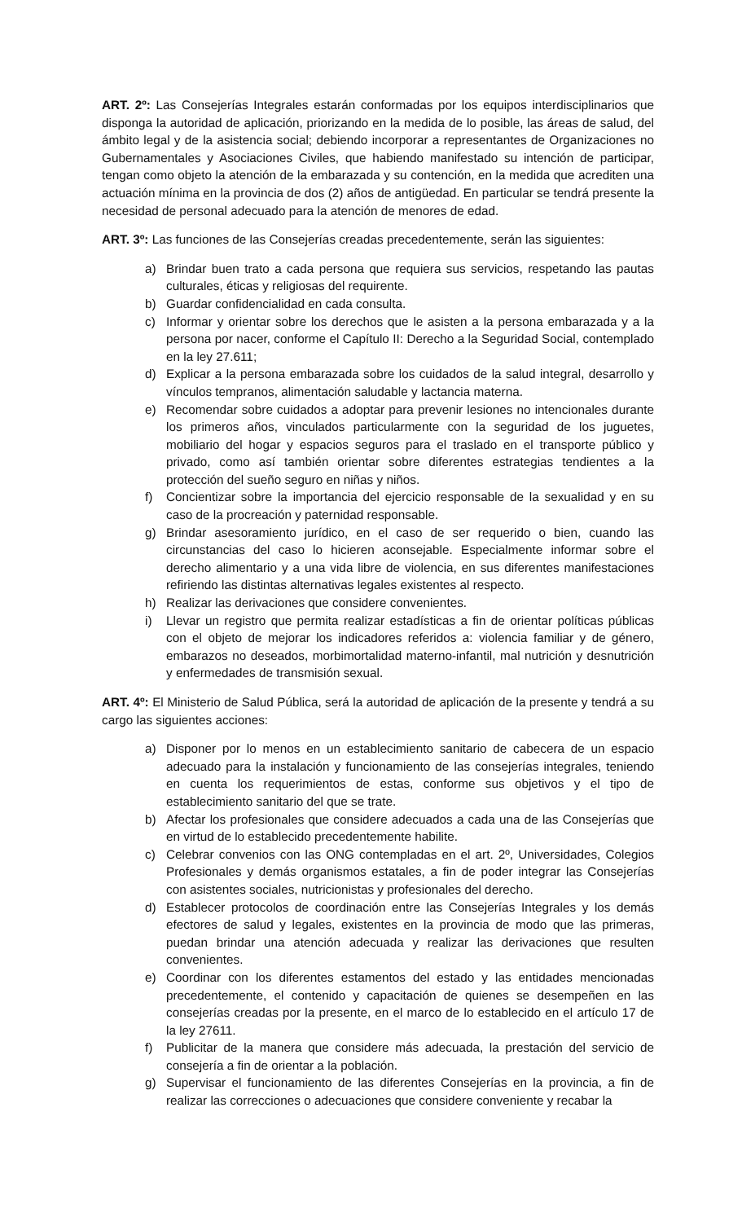ART. 2º: Las Consejerías Integrales estarán conformadas por los equipos interdisciplinarios que disponga la autoridad de aplicación, priorizando en la medida de lo posible, las áreas de salud, del ámbito legal y de la asistencia social; debiendo incorporar a representantes de Organizaciones no Gubernamentales y Asociaciones Civiles, que habiendo manifestado su intención de participar, tengan como objeto la atención de la embarazada y su contención, en la medida que acrediten una actuación mínima en la provincia de dos (2) años de antigüedad. En particular se tendrá presente la necesidad de personal adecuado para la atención de menores de edad.
ART. 3º: Las funciones de las Consejerías creadas precedentemente, serán las siguientes:
a) Brindar buen trato a cada persona que requiera sus servicios, respetando las pautas culturales, éticas y religiosas del requirente.
b) Guardar confidencialidad en cada consulta.
c) Informar y orientar sobre los derechos que le asisten a la persona embarazada y a la persona por nacer, conforme el Capítulo II: Derecho a la Seguridad Social, contemplado en la ley 27.611;
d) Explicar a la persona embarazada sobre los cuidados de la salud integral, desarrollo y vínculos tempranos, alimentación saludable y lactancia materna.
e) Recomendar sobre cuidados a adoptar para prevenir lesiones no intencionales durante los primeros años, vinculados particularmente con la seguridad de los juguetes, mobiliario del hogar y espacios seguros para el traslado en el transporte público y privado, como así también orientar sobre diferentes estrategias tendientes a la protección del sueño seguro en niñas y niños.
f) Concientizar sobre la importancia del ejercicio responsable de la sexualidad y en su caso de la procreación y paternidad responsable.
g) Brindar asesoramiento jurídico, en el caso de ser requerido o bien, cuando las circunstancias del caso lo hicieren aconsejable. Especialmente informar sobre el derecho alimentario y a una vida libre de violencia, en sus diferentes manifestaciones refiriendo las distintas alternativas legales existentes al respecto.
h) Realizar las derivaciones que considere convenientes.
i) Llevar un registro que permita realizar estadísticas a fin de orientar políticas públicas con el objeto de mejorar los indicadores referidos a: violencia familiar y de género, embarazos no deseados, morbimortalidad materno-infantil, mal nutrición y desnutrición y enfermedades de transmisión sexual.
ART. 4º: El Ministerio de Salud Pública, será la autoridad de aplicación de la presente y tendrá a su cargo las siguientes acciones:
a) Disponer por lo menos en un establecimiento sanitario de cabecera de un espacio adecuado para la instalación y funcionamiento de las consejerías integrales, teniendo en cuenta los requerimientos de estas, conforme sus objetivos y el tipo de establecimiento sanitario del que se trate.
b) Afectar los profesionales que considere adecuados a cada una de las Consejerías que en virtud de lo establecido precedentemente habilite.
c) Celebrar convenios con las ONG contempladas en el art. 2º, Universidades, Colegios Profesionales y demás organismos estatales, a fin de poder integrar las Consejerías con asistentes sociales, nutricionistas y profesionales del derecho.
d) Establecer protocolos de coordinación entre las Consejerías Integrales y los demás efectores de salud y legales, existentes en la provincia de modo que las primeras, puedan brindar una atención adecuada y realizar las derivaciones que resulten convenientes.
e) Coordinar con los diferentes estamentos del estado y las entidades mencionadas precedentemente, el contenido y capacitación de quienes se desempeñen en las consejerías creadas por la presente, en el marco de lo establecido en el artículo 17 de la ley 27611.
f) Publicitar de la manera que considere más adecuada, la prestación del servicio de consejería a fin de orientar a la población.
g) Supervisar el funcionamiento de las diferentes Consejerías en la provincia, a fin de realizar las correcciones o adecuaciones que considere conveniente y recabar la